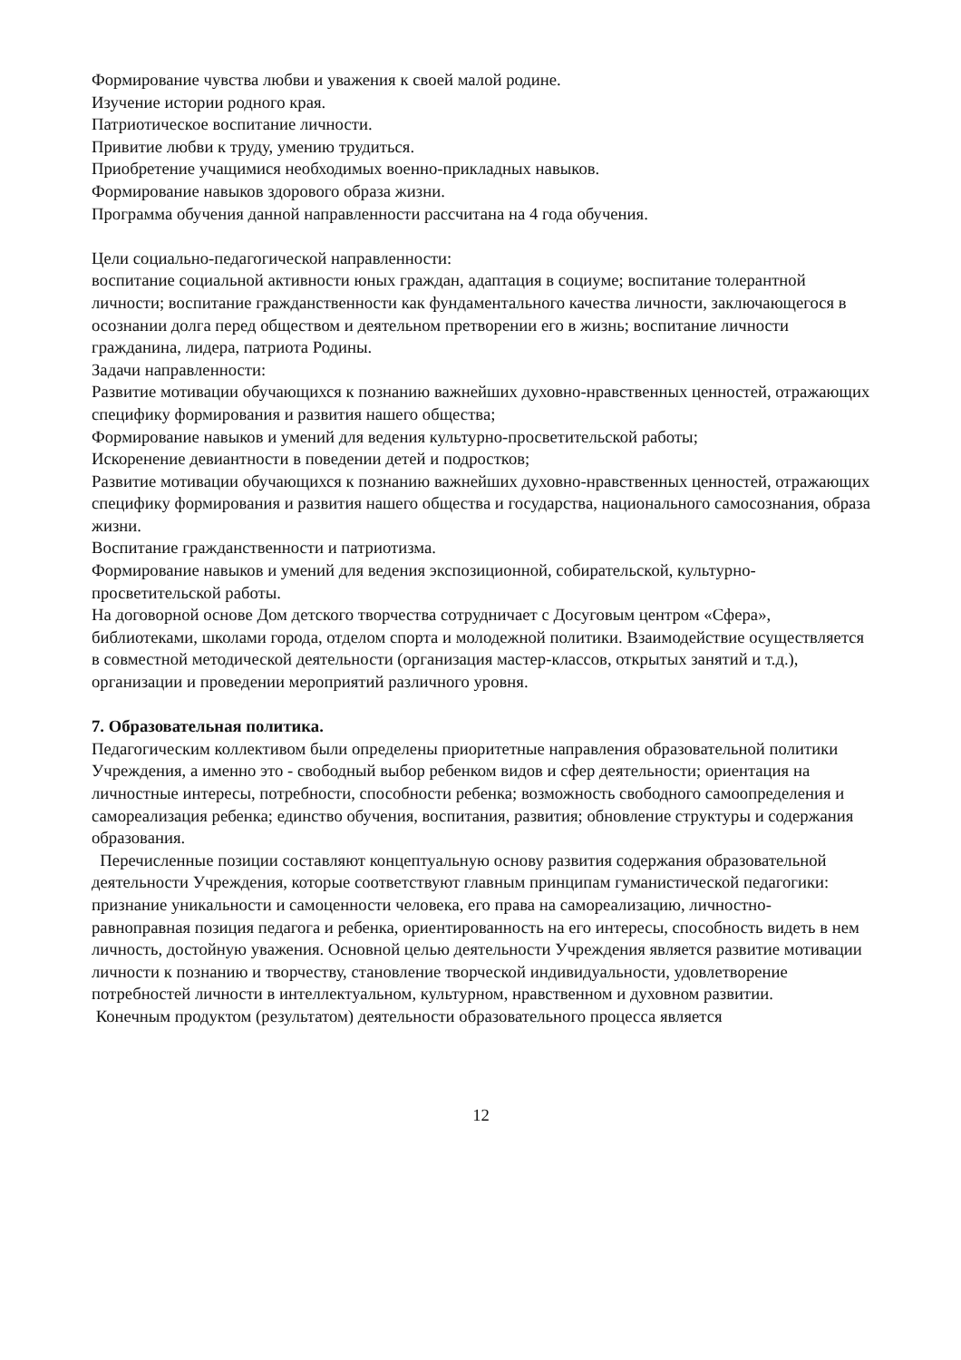Формирование чувства любви и уважения к своей малой родине.
Изучение истории родного края.
Патриотическое воспитание личности.
Привитие любви к труду, умению трудиться.
Приобретение учащимися необходимых военно-прикладных навыков.
Формирование навыков здорового образа жизни.
Программа обучения данной направленности рассчитана на 4 года обучения.
Цели социально-педагогической направленности:
воспитание социальной активности юных граждан, адаптация в социуме; воспитание толерантной личности; воспитание гражданственности как фундаментального качества личности, заключающегося в осознании долга перед обществом и деятельном претворении его в жизнь; воспитание личности гражданина, лидера, патриота Родины.
Задачи направленности:
Развитие мотивации обучающихся к познанию важнейших духовно-нравственных ценностей, отражающих специфику формирования и развития нашего общества;
Формирование навыков и умений для ведения культурно-просветительской работы;
Искоренение девиантности в поведении детей и подростков;
Развитие мотивации обучающихся к познанию важнейших духовно-нравственных ценностей, отражающих специфику формирования и развития нашего общества и государства, национального самосознания, образа жизни.
Воспитание гражданственности и патриотизма.
Формирование навыков и умений для ведения экспозиционной, собирательской, культурно-просветительской работы.
На договорной основе Дом детского творчества сотрудничает с Досуговым центром «Сфера», библиотеками, школами города, отделом спорта и молодежной политики. Взаимодействие осуществляется в совместной методической деятельности (организация мастер-классов, открытых занятий и т.д.), организации и проведении мероприятий различного уровня.
7. Образовательная политика.
Педагогическим коллективом были определены приоритетные направления образовательной политики Учреждения, а именно это - свободный выбор ребенком видов и сфер деятельности; ориентация на личностные интересы, потребности, способности ребенка; возможность свободного самоопределения и самореализация ребенка; единство обучения, воспитания, развития; обновление структуры и содержания образования.
Перечисленные позиции составляют концептуальную основу развития содержания образовательной деятельности Учреждения, которые соответствуют главным принципам гуманистической педагогики: признание уникальности и самоценности человека, его права на самореализацию, личностно-равноправная позиция педагога и ребенка, ориентированность на его интересы, способность видеть в нем личность, достойную уважения. Основной целью деятельности Учреждения является развитие мотивации личности к познанию и творчеству, становление творческой индивидуальности, удовлетворение потребностей личности в интеллектуальном, культурном, нравственном и духовном развитии.
Конечным продуктом (результатом) деятельности образовательного процесса является
12